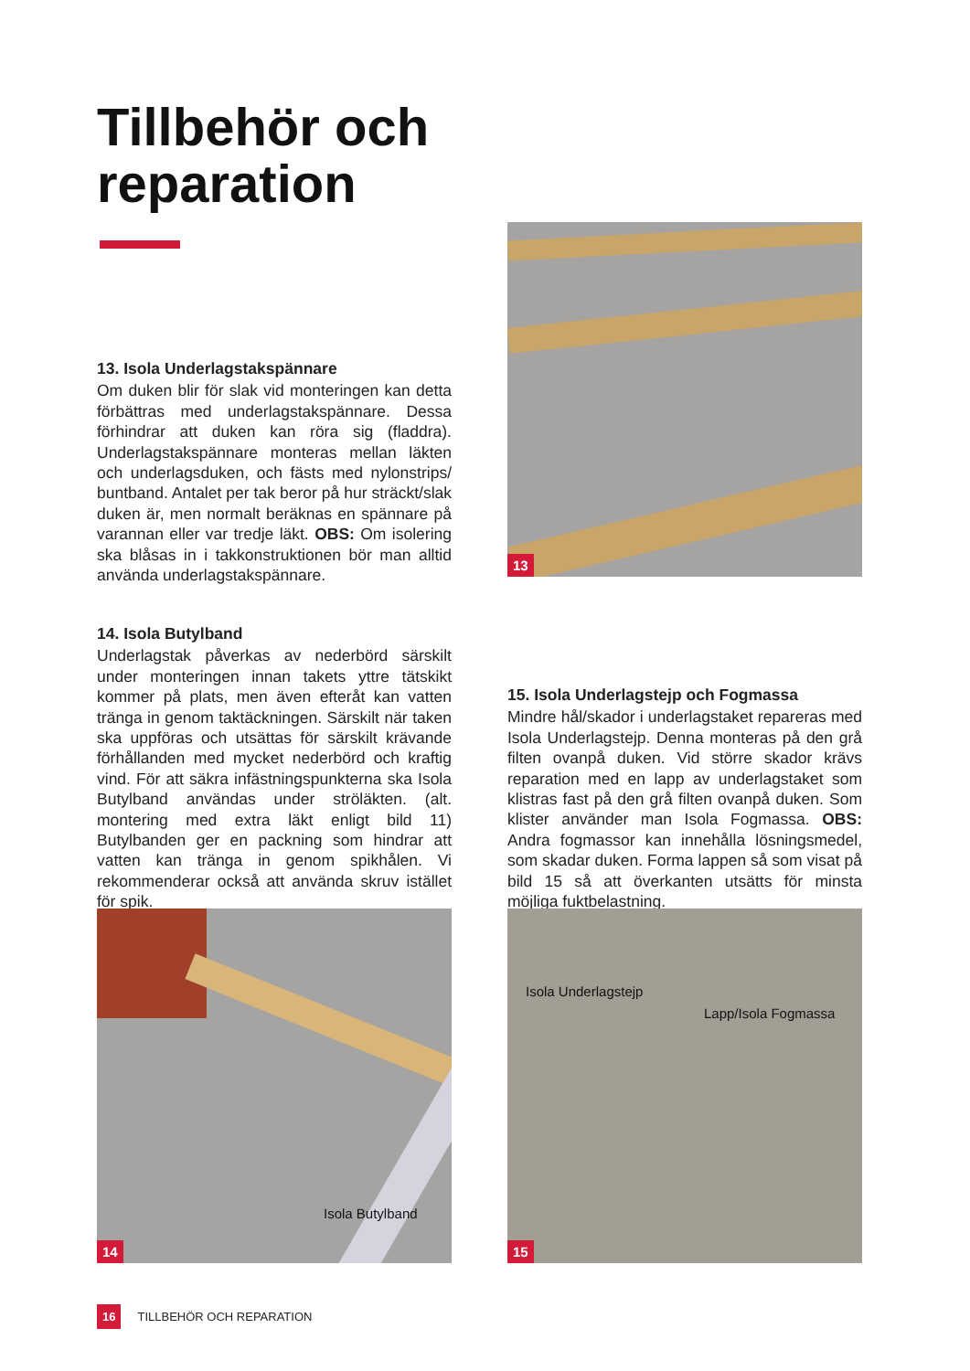Tillbehör och
reparation
13. Isola Underlagstakspännare
Om duken blir för slak vid monteringen kan detta förbättras med underlagstakspännare. Dessa förhindrar att duken kan röra sig (fladdra). Underlagstakspännare monteras mellan läkten och underlagsduken, och fästs med nylonstrips/ buntband. Antalet per tak beror på hur sträckt/slak duken är, men normalt beräknas en spännare på varannan eller var tredje läkt. OBS: Om isolering ska blåsas in i takkonstruktionen bör man alltid använda underlagstakspännare.
13
14. Isola Butylband
Underlagstak påverkas av nederbörd särskilt under monteringen innan takets yttre tätskikt kommer på plats, men även efteråt kan vatten tränga in genom taktäckningen. Särskilt när taken ska uppföras och utsättas för särskilt krävande förhållanden med mycket nederbörd och kraftig vind. För att säkra infästningspunkterna ska Isola Butylband användas under ströläkten. (alt. montering med extra läkt enligt bild 11) Butylbanden ger en packning som hindrar att vatten kan tränga in genom spikhålen. Vi rekommenderar också att använda skruv istället för spik.
15. Isola Underlagstejp och Fogmassa
Mindre hål/skador i underlagstaket repareras med Isola Underlagstejp. Denna monteras på den grå filten ovanpå duken. Vid större skador krävs reparation med en lapp av underlagstaket som klistras fast på den grå filten ovanpå duken. Som klister använder man Isola Fogmassa. OBS: Andra fogmassor kan innehålla lösningsmedel, som skadar duken. Forma lappen så som visat på bild 15 så att överkanten utsätts för minsta möjliga fuktbelastning.
Isola Butylband
14
Isola Underlagstejp
Lapp/Isola Fogmassa
15
16 TILLBEHÖR OCH REPARATION